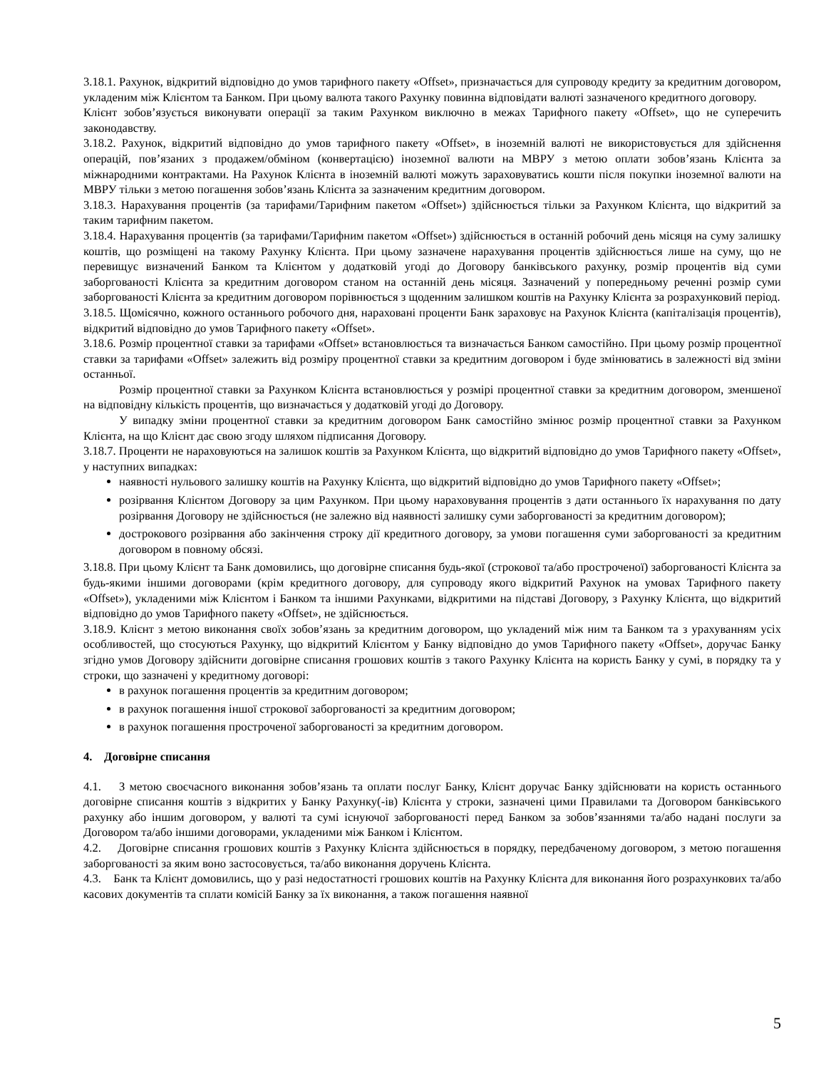3.18.1. Рахунок, відкритий відповідно до умов тарифного пакету «Offset», призначається для супроводу кредиту за кредитним договором, укладеним між Клієнтом та Банком. При цьому валюта такого Рахунку повинна відповідати валюті зазначеного кредитного договору.
Клієнт зобов’язується виконувати операції за таким Рахунком виключно в межах Тарифного пакету «Offset», що не суперечить законодавству.
3.18.2. Рахунок, відкритий відповідно до умов тарифного пакету «Offset», в іноземній валюті не використовується для здійснення операцій, пов’язаних з продажем/обміном (конвертацією) іноземної валюти на МВРУ з метою оплати зобов’язань Клієнта за міжнародними контрактами. На Рахунок Клієнта в іноземній валюті можуть зараховуватись кошти після покупки іноземної валюти на МВРУ тільки з метою погашення зобов’язань Клієнта за зазначеним кредитним договором.
3.18.3. Нарахування процентів (за тарифами/Тарифним пакетом «Offset») здійснюється тільки за Рахунком Клієнта, що відкритий за таким тарифним пакетом.
3.18.4. Нарахування процентів (за тарифами/Тарифним пакетом «Offset») здійснюється в останній робочий день місяця на суму залишку коштів, що розміщені на такому Рахунку Клієнта. При цьому зазначене нарахування процентів здійснюється лише на суму, що не перевищує визначений Банком та Клієнтом у додатковій угоді до Договору банківського рахунку, розмір процентів від суми заборгованості Клієнта за кредитним договором станом на останній день місяця. Зазначений у попередньому реченні розмір суми заборгованості Клієнта за кредитним договором порівнюється з щоденним залишком коштів на Рахунку Клієнта за розрахунковий період.
3.18.5. Щомісячно, кожного останнього робочого дня, нараховані проценти Банк зараховує на Рахунок Клієнта (капіталізація процентів), відкритий відповідно до умов Тарифного пакету «Offset».
3.18.6. Розмір процентної ставки за тарифами «Offset» встановлюється та визначається Банком самостійно. При цьому розмір процентної ставки за тарифами «Offset» залежить від розміру процентної ставки за кредитним договором і буде змінюватись в залежності від зміни останньої.
Розмір процентної ставки за Рахунком Клієнта встановлюється у розмірі процентної ставки за кредитним договором, зменшеної на відповідну кількість процентів, що визначається у додатковій угоді до Договору.
У випадку зміни процентної ставки за кредитним договором Банк самостійно змінює розмір процентної ставки за Рахунком Клієнта, на що Клієнт дає свою згоду шляхом підписання Договору.
3.18.7. Проценти не нараховуються на залишок коштів за Рахунком Клієнта, що відкритий відповідно до умов Тарифного пакету «Offset», у наступних випадках:
наявності нульового залишку коштів на Рахунку Клієнта, що відкритий відповідно до умов Тарифного пакету «Offset»;
розірвання Клієнтом Договору за цим Рахунком. При цьому нараховування процентів з дати останнього їх нарахування по дату розірвання Договору не здійснюється (не залежно від наявності залишку суми заборгованості за кредитним договором);
дострокового розірвання або закінчення строку дії кредитного договору, за умови погашення суми заборгованості за кредитним договором в повному обсязі.
3.18.8. При цьому Клієнт та Банк домовились, що договірне списання будь-якої (строкової та/або простроченої) заборгованості Клієнта за будь-якими іншими договорами (крім кредитного договору, для супроводу якого відкритий Рахунок на умовах Тарифного пакету «Offset»), укладеними між Клієнтом і Банком та іншими Рахунками, відкритими на підставі Договору, з Рахунку Клієнта, що відкритий відповідно до умов Тарифного пакету «Offset», не здійснюється.
3.18.9. Клієнт з метою виконання своїх зобов’язань за кредитним договором, що укладений між ним та Банком та з урахуванням усіх особливостей, що стосуються Рахунку, що відкритий Клієнтом у Банку відповідно до умов Тарифного пакету «Offset», доручає Банку згідно умов Договору здійснити договірне списання грошових коштів з такого Рахунку Клієнта на користь Банку у сумі, в порядку та у строки, що зазначені у кредитному договорі:
в рахунок погашення процентів за кредитним договором;
в рахунок погашення іншої строкової заборгованості за кредитним договором;
в рахунок погашення простроченої заборгованості за кредитним договором.
4. Договірне списання
4.1. З метою своєчасного виконання зобов’язань та оплати послуг Банку, Клієнт доручає Банку здійснювати на користь останнього договірне списання коштів з відкритих у Банку Рахунку(-ів) Клієнта у строки, зазначені цими Правилами та Договором банківського рахунку або іншим договором, у валюті та сумі існуючої заборгованості перед Банком за зобов’язаннями та/або надані послуги за Договором та/або іншими договорами, укладеними між Банком і Клієнтом.
4.2. Договірне списання грошових коштів з Рахунку Клієнта здійснюється в порядку, передбаченому договором, з метою погашення заборгованості за яким воно застосовується, та/або виконання доручень Клієнта.
4.3. Банк та Клієнт домовились, що у разі недостатності грошових коштів на Рахунку Клієнта для виконання його розрахункових та/або касових документів та сплати комісій Банку за їх виконання, а також погашення наявної
5